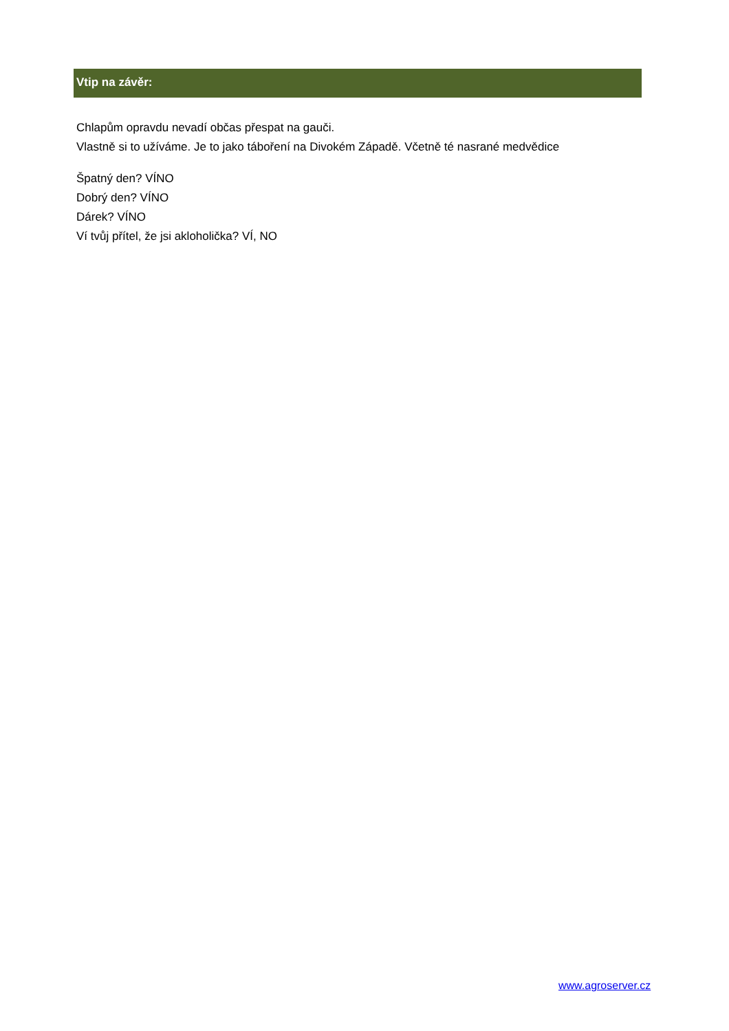Vtip na závěr:
Chlapům opravdu nevadí občas přespat na gauči.
Vlastně si to užíváme. Je to jako táboření na Divokém Západě. Včetně té nasrané medvědice
Špatný den? VÍNO
Dobrý den? VÍNO
Dárek? VÍNO
Ví tvůj přítel, že jsi akloholička? VÍ, NO
www.agroserver.cz